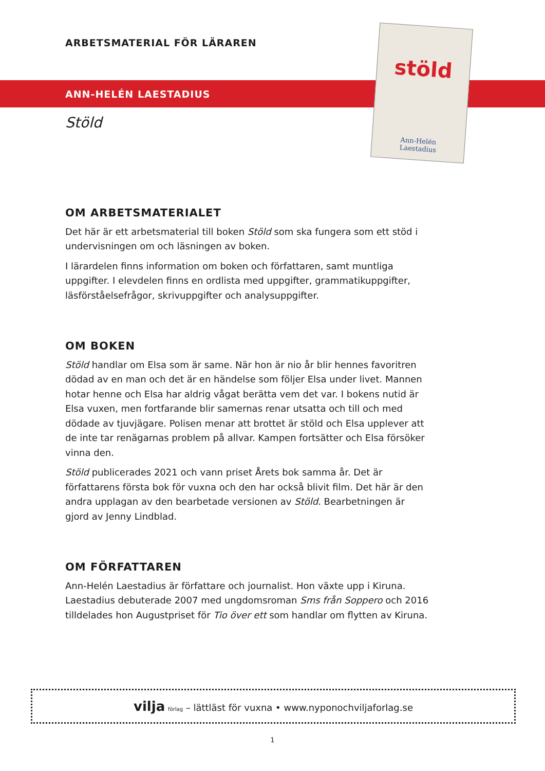ARBETSMATERIAL FÖR LÄRAREN
ANN-HELÉN LAESTADIUS
Stöld
stöld
Ann-Helén
Laestadius
OM ARBETSMATERIALET
Det här är ett arbetsmaterial till boken Stöld som ska fungera som ett stöd i undervisningen om och läsningen av boken.
I lärardelen finns information om boken och författaren, samt muntliga uppgifter. I elevdelen finns en ordlista med uppgifter, grammatikuppgifter, läsförståelsefrågor, skrivuppgifter och analysuppgifter.
OM BOKEN
Stöld handlar om Elsa som är same. När hon är nio år blir hennes favoritren dödad av en man och det är en händelse som följer Elsa under livet. Mannen hotar henne och Elsa har aldrig vågat berätta vem det var. I bokens nutid är Elsa vuxen, men fortfarande blir samernas renar utsatta och till och med dödade av tjuvjägare. Polisen menar att brottet är stöld och Elsa upplever att de inte tar renägarnas problem på allvar. Kampen fortsätter och Elsa försöker vinna den.
Stöld publicerades 2021 och vann priset Årets bok samma år. Det är författarens första bok för vuxna och den har också blivit film. Det här är den andra upplagan av den bearbetade versionen av Stöld. Bearbetningen är gjord av Jenny Lindblad.
OM FÖRFATTAREN
Ann-Helén Laestadius är författare och journalist. Hon växte upp i Kiruna. Laestadius debuterade 2007 med ungdomsroman Sms från Soppero och 2016 tilldelades hon Augustpriset för Tio över ett som handlar om flytten av Kiruna.
vilja förlag – lättläst för vuxna • www.nyponochviljaforlag.se
1